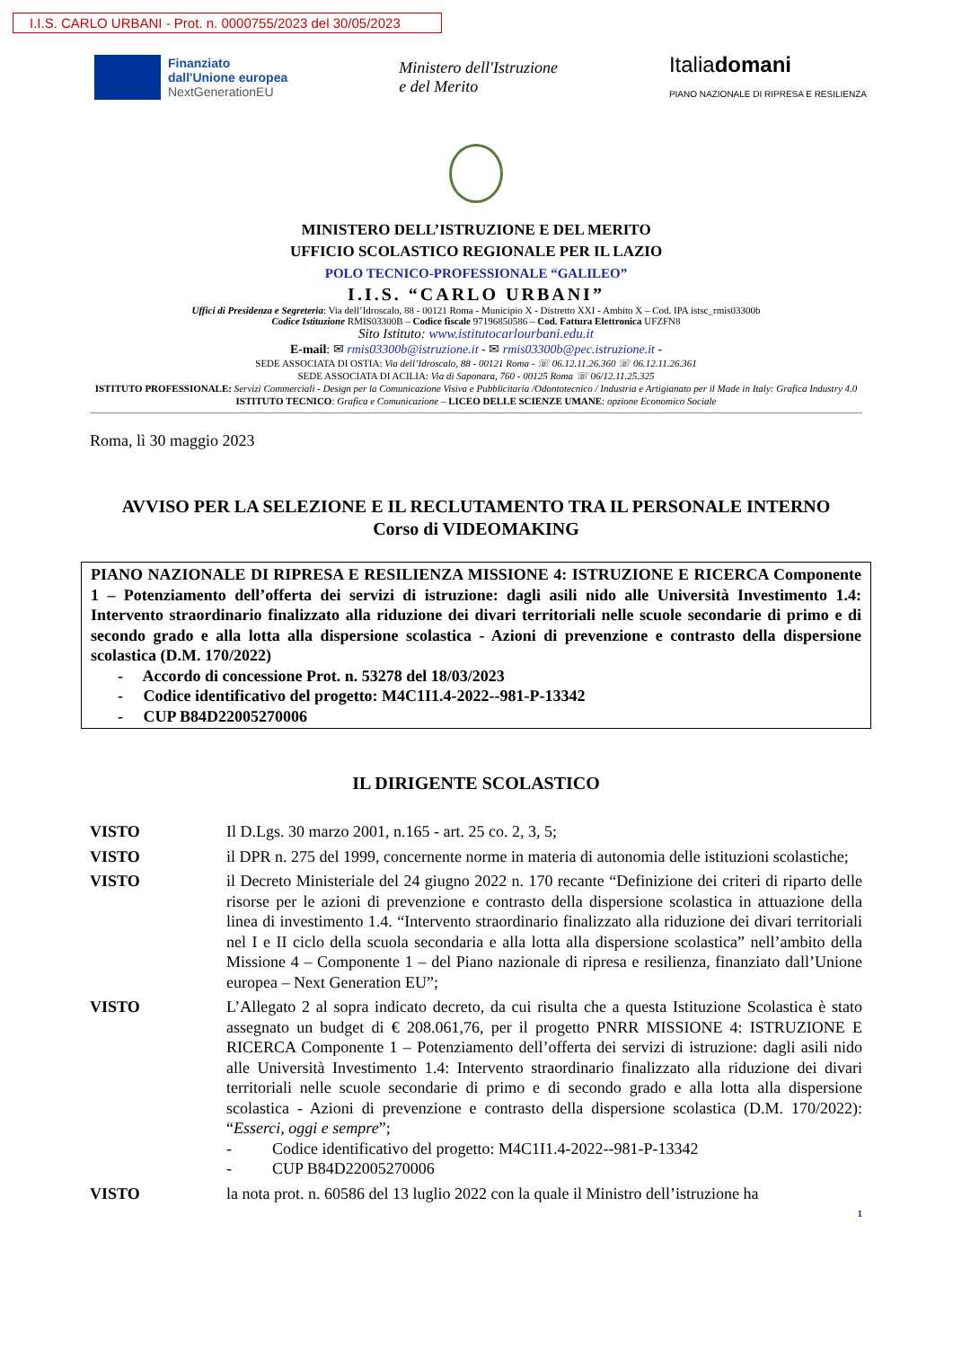I.I.S. CARLO URBANI - Prot. n. 0000755/2023 del 30/05/2023
Finanziato
dall'Unione europea
NextGenerationEU
Ministero dell'Istruzione
e del Merito
Italiadomani
PIANO NAZIONALE DI RIPRESA E RESILIENZA
MINISTERO DELL’ISTRUZIONE E DEL MERITO
UFFICIO SCOLASTICO REGIONALE PER IL LAZIO
POLO TECNICO-PROFESSIONALE “GALILEO”
I.I.S. “CARLO URBANI”
Uffici di Presidenza e Segreteria: Via dell’Idroscalo, 88 - 00121 Roma - Municipio X - Distretto XXI - Ambito X – Cod. IPA istsc_rmis03300b
Codice Istituzione RMIS03300B – Codice fiscale 97196850586 – Cod. Fattura Elettronica UFZFN8
Sito Istituto: www.istitutocarlourbani.edu.it
E-mail: ✉ rmis03300b@istruzione.it - ✉ rmis03300b@pec.istruzione.it -
SEDE ASSOCIATA DI OSTIA: Via dell’Idroscalo, 88 - 00121 Roma - ☏ 06.12.11.26.360 ☏ 06.12.11.26.361
SEDE ASSOCIATA DI ACILIA: Via di Saponara, 760 - 00125 Roma ☏ 06/12.11.25.325
ISTITUTO PROFESSIONALE: Servizi Commerciali - Design per la Comunicazione Visiva e Pubblicitaria /Odontotecnico / Industria e Artigianato per il Made in Italy: Grafica Industry 4.0 ISTITUTO TECNICO: Grafica e Comunicazione – LICEO DELLE SCIENZE UMANE: opzione Economico Sociale
Roma, lì 30 maggio 2023
AVVISO PER LA SELEZIONE E IL RECLUTAMENTO TRA IL PERSONALE INTERNO
Corso di VIDEOMAKING
PIANO NAZIONALE DI RIPRESA E RESILIENZA MISSIONE 4: ISTRUZIONE E RICERCA Componente 1 – Potenziamento dell’offerta dei servizi di istruzione: dagli asili nido alle Università Investimento 1.4: Intervento straordinario finalizzato alla riduzione dei divari territoriali nelle scuole secondarie di primo e di secondo grado e alla lotta alla dispersione scolastica - Azioni di prevenzione e contrasto della dispersione scolastica (D.M. 170/2022)
- Accordo di concessione Prot. n. 53278 del 18/03/2023
- Codice identificativo del progetto: M4C1I1.4-2022--981-P-13342
- CUP B84D22005270006
IL DIRIGENTE SCOLASTICO
VISTO Il D.Lgs. 30 marzo 2001, n.165 - art. 25 co. 2, 3, 5;
VISTO il DPR n. 275 del 1999, concernente norme in materia di autonomia delle istituzioni scolastiche;
VISTO il Decreto Ministeriale del 24 giugno 2022 n. 170 recante “Definizione dei criteri di riparto delle risorse per le azioni di prevenzione e contrasto della dispersione scolastica in attuazione della linea di investimento 1.4. “Intervento straordinario finalizzato alla riduzione dei divari territoriali nel I e II ciclo della scuola secondaria e alla lotta alla dispersione scolastica” nell’ambito della Missione 4 – Componente 1 – del Piano nazionale di ripresa e resilienza, finanziato dall’Unione europea – Next Generation EU”;
VISTO L’Allegato 2 al sopra indicato decreto, da cui risulta che a questa Istituzione Scolastica è stato assegnato un budget di € 208.061,76, per il progetto PNRR MISSIONE 4: ISTRUZIONE E RICERCA Componente 1 – Potenziamento dell’offerta dei servizi di istruzione: dagli asili nido alle Università Investimento 1.4: Intervento straordinario finalizzato alla riduzione dei divari territoriali nelle scuole secondarie di primo e di secondo grado e alla lotta alla dispersione scolastica - Azioni di prevenzione e contrasto della dispersione scolastica (D.M. 170/2022): “Esserci, oggi e sempre”;
- Codice identificativo del progetto: M4C1I1.4-2022--981-P-13342
- CUP B84D22005270006
VISTO la nota prot. n. 60586 del 13 luglio 2022 con la quale il Ministro dell’istruzione ha
1